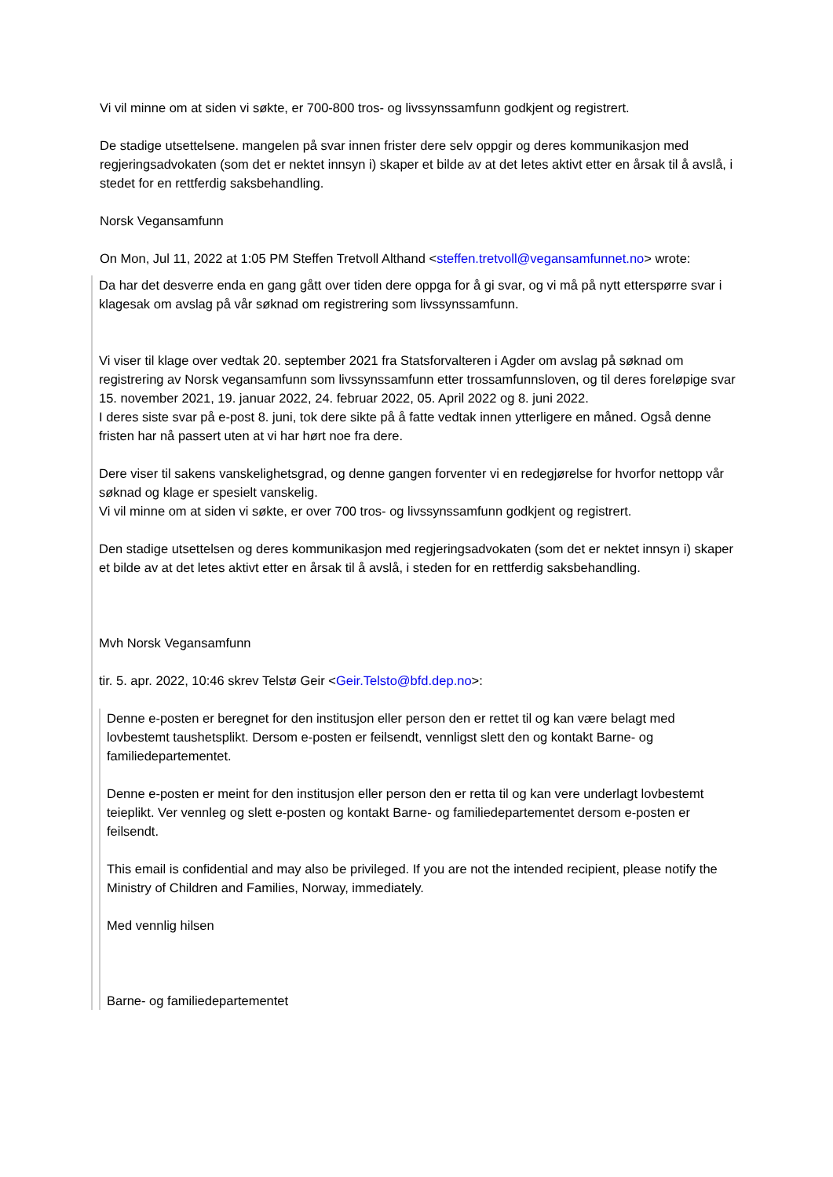Vi vil minne om at siden vi søkte, er 700-800 tros- og livssynssamfunn godkjent og registrert.
De stadige utsettelsene. mangelen på svar innen frister dere selv oppgir og deres kommunikasjon med regjeringsadvokaten (som det er nektet innsyn i) skaper et bilde av at det letes aktivt etter en årsak til å avslå, i stedet for en rettferdig saksbehandling.
Norsk Vegansamfunn
On Mon, Jul 11, 2022 at 1:05 PM Steffen Tretvoll Althand <steffen.tretvoll@vegansamfunnet.no> wrote:
Da har det desverre enda en gang gått over tiden dere oppga for å gi svar, og vi må på nytt etterspørre svar i klagesak om avslag på vår søknad om registrering som livssynssamfunn.
Vi viser til klage over vedtak 20. september 2021 fra Statsforvalteren i Agder om avslag på søknad om registrering av Norsk vegansamfunn som livssynssamfunn etter trossamfunnsloven, og til deres foreløpige svar 15. november 2021, 19. januar 2022, 24. februar 2022, 05. April 2022 og 8. juni 2022.
I deres siste svar på e-post 8. juni, tok dere sikte på å fatte vedtak innen ytterligere en måned. Også denne fristen har nå passert uten at vi har hørt noe fra dere.
Dere viser til sakens vanskelighetsgrad, og denne gangen forventer vi en redegjørelse for hvorfor nettopp vår søknad og klage er spesielt vanskelig.
Vi vil minne om at siden vi søkte, er over 700 tros- og livssynssamfunn godkjent og registrert.
Den stadige utsettelsen og deres kommunikasjon med regjeringsadvokaten (som det er nektet innsyn i) skaper et bilde av at det letes aktivt etter en årsak til å avslå, i steden for en rettferdig saksbehandling.
Mvh Norsk Vegansamfunn
tir. 5. apr. 2022, 10:46 skrev Telstø Geir <Geir.Telsto@bfd.dep.no>:
Denne e-posten er beregnet for den institusjon eller person den er rettet til og kan være belagt med lovbestemt taushetsplikt. Dersom e-posten er feilsendt, vennligst slett den og kontakt Barne- og familiedepartementet.
Denne e-posten er meint for den institusjon eller person den er retta til og kan vere underlagt lovbestemt teieplikt. Ver vennleg og slett e-posten og kontakt Barne- og familiedepartementet dersom e-posten er feilsendt.
This email is confidential and may also be privileged. If you are not the intended recipient, please notify the Ministry of Children and Families, Norway, immediately.
Med vennlig hilsen
Barne- og familiedepartementet